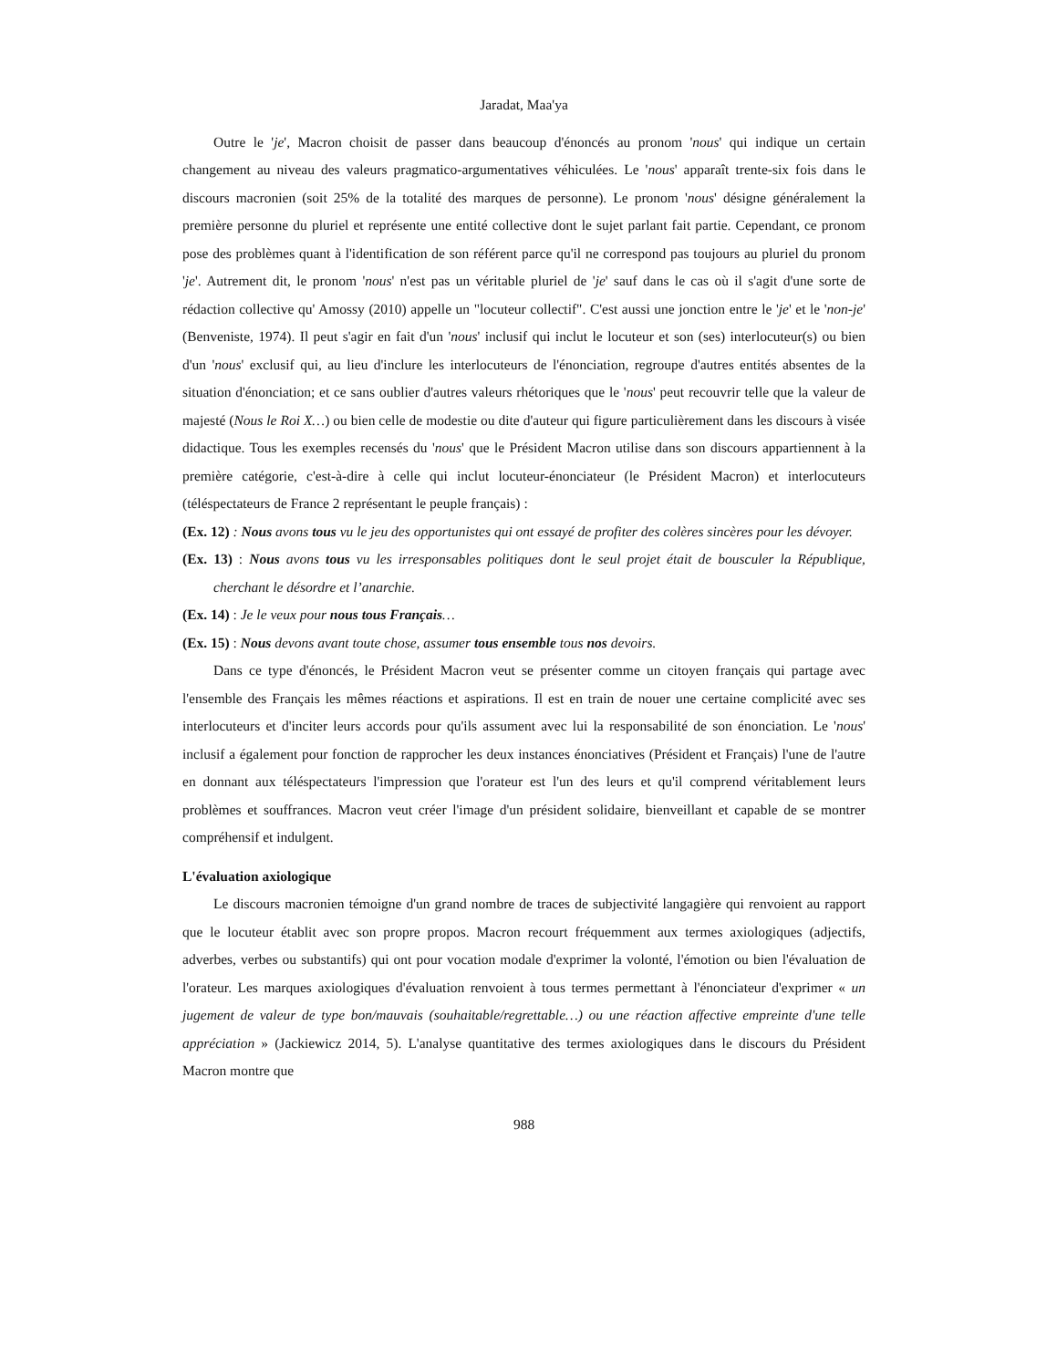Jaradat, Maa'ya
Outre le 'je', Macron choisit de passer dans beaucoup d'énoncés au pronom 'nous' qui indique un certain changement au niveau des valeurs pragmatico-argumentatives véhiculées. Le 'nous' apparaît trente-six fois dans le discours macronien (soit 25% de la totalité des marques de personne). Le pronom 'nous' désigne généralement la première personne du pluriel et représente une entité collective dont le sujet parlant fait partie. Cependant, ce pronom pose des problèmes quant à l'identification de son référent parce qu'il ne correspond pas toujours au pluriel du pronom 'je'. Autrement dit, le pronom 'nous' n'est pas un véritable pluriel de 'je' sauf dans le cas où il s'agit d'une sorte de rédaction collective qu' Amossy (2010) appelle un "locuteur collectif". C'est aussi une jonction entre le 'je' et le 'non-je' (Benveniste, 1974). Il peut s'agir en fait d'un 'nous' inclusif qui inclut le locuteur et son (ses) interlocuteur(s) ou bien d'un 'nous' exclusif qui, au lieu d'inclure les interlocuteurs de l'énonciation, regroupe d'autres entités absentes de la situation d'énonciation; et ce sans oublier d'autres valeurs rhétoriques que le 'nous' peut recouvrir telle que la valeur de majesté (Nous le Roi X…) ou bien celle de modestie ou dite d'auteur qui figure particulièrement dans les discours à visée didactique. Tous les exemples recensés du 'nous' que le Président Macron utilise dans son discours appartiennent à la première catégorie, c'est-à-dire à celle qui inclut locuteur-énonciateur (le Président Macron) et interlocuteurs (téléspectateurs de France 2 représentant le peuple français) :
(Ex. 12) : Nous avons tous vu le jeu des opportunistes qui ont essayé de profiter des colères sincères pour les dévoyer.
(Ex. 13) : Nous avons tous vu les irresponsables politiques dont le seul projet était de bousculer la République, cherchant le désordre et l’anarchie.
(Ex. 14) : Je le veux pour nous tous Français…
(Ex. 15) : Nous devons avant toute chose, assumer tous ensemble tous nos devoirs.
Dans ce type d'énoncés, le Président Macron veut se présenter comme un citoyen français qui partage avec l'ensemble des Français les mêmes réactions et aspirations. Il est en train de nouer une certaine complicité avec ses interlocuteurs et d'inciter leurs accords pour qu'ils assument avec lui la responsabilité de son énonciation. Le 'nous' inclusif a également pour fonction de rapprocher les deux instances énonciatives (Président et Français) l'une de l'autre en donnant aux téléspectateurs l'impression que l'orateur est l'un des leurs et qu'il comprend véritablement leurs problèmes et souffrances. Macron veut créer l'image d'un président solidaire, bienveillant et capable de se montrer compréhensif et indulgent.
L'évaluation axiologique
Le discours macronien témoigne d'un grand nombre de traces de subjectivité langagière qui renvoient au rapport que le locuteur établit avec son propre propos. Macron recourt fréquemment aux termes axiologiques (adjectifs, adverbes, verbes ou substantifs) qui ont pour vocation modale d'exprimer la volonté, l'émotion ou bien l'évaluation de l'orateur. Les marques axiologiques d'évaluation renvoient à tous termes permettant à l'énonciateur d'exprimer « un jugement de valeur de type bon/mauvais (souhaitable/regrettable…) ou une réaction affective empreinte d'une telle appréciation » (Jackiewicz 2014, 5). L'analyse quantitative des termes axiologiques dans le discours du Président Macron montre que
988